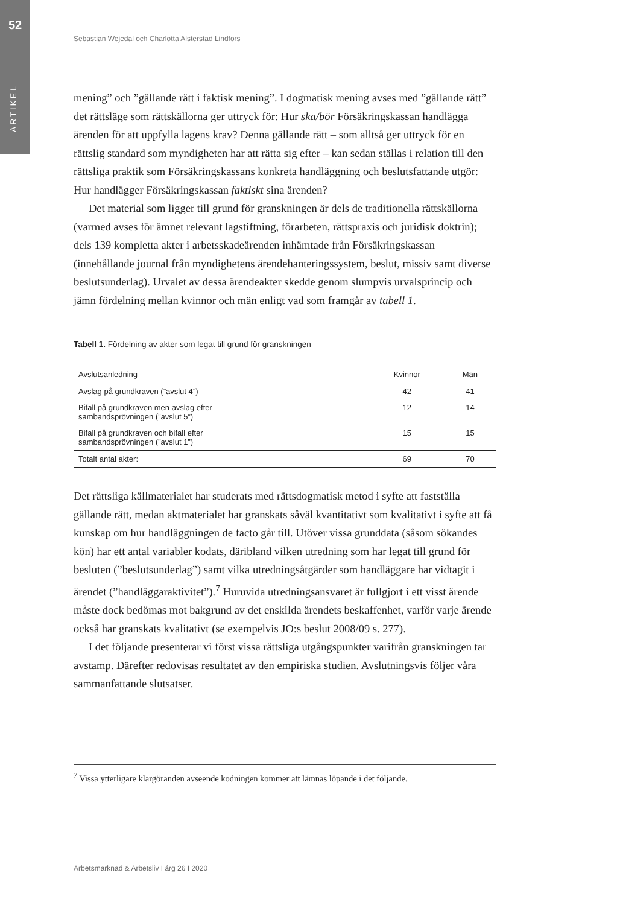52
ARTIKEL
Sebastian Wejedal och Charlotta Alsterstad Lindfors
mening” och ”gällande rätt i faktisk mening”. I dogmatisk mening avses med ”gällande rätt” det rättsläge som rättskällorna ger uttryck för: Hur ska/bör Försäkringskassan handlägga ärenden för att uppfylla lagens krav? Denna gällande rätt – som alltså ger uttryck för en rättslig standard som myndigheten har att rätta sig efter – kan sedan ställas i relation till den rättsliga praktik som Försäkringskassans konkreta handläggning och beslutsfattande utgör: Hur handlägger Försäkringskassan faktiskt sina ärenden?
Det material som ligger till grund för granskningen är dels de traditionella rättskällorna (varmed avses för ämnet relevant lagstiftning, förarbeten, rättspraxis och juridisk doktrin); dels 139 kompletta akter i arbetsskadeärenden inhämtade från Försäkringskassan (innehållande journal från myndighetens ärendehanteringssystem, beslut, missiv samt diverse beslutsunderlag). Urvalet av dessa ärendeakter skedde genom slumpvis urvalsprincip och jämn fördelning mellan kvinnor och män enligt vad som framgår av tabell 1.
Tabell 1. Fördelning av akter som legat till grund för granskningen
| Avslutsanledning | Kvinnor | Män |
| --- | --- | --- |
| Avslag på grundkraven (”avslut 4”) | 42 | 41 |
| Bifall på grundkraven men avslag efter sambandsprövningen (”avslut 5”) | 12 | 14 |
| Bifall på grundkraven och bifall efter sambandsprövningen (”avslut 1”) | 15 | 15 |
| Totalt antal akter: | 69 | 70 |
Det rättsliga källmaterialet har studerats med rättsdogmatisk metod i syfte att fastställa gällande rätt, medan aktmaterialet har granskats såväl kvantitativt som kvalitativt i syfte att få kunskap om hur handläggningen de facto går till. Utöver vissa grunddata (såsom sökandes kön) har ett antal variabler kodats, däribland vilken utredning som har legat till grund för besluten (”beslutsunderlag”) samt vilka utredningsåtgärder som handläggare har vidtagit i ärendet (”handläggaraktivitet”).<sup>7</sup> Huruvida utredningsansvaret är fullgjort i ett visst ärende måste dock bedömas mot bakgrund av det enskilda ärendets beskaffenhet, varför varje ärende också har granskats kvalitativt (se exempelvis JO:s beslut 2008/09 s. 277).
I det följande presenterar vi först vissa rättsliga utgångspunkter varifrån granskningen tar avstamp. Därefter redovisas resultatet av den empiriska studien. Avslutningsvis följer våra sammanfattande slutsatser.
<sup>7</sup> Vissa ytterligare klargöranden avseende kodningen kommer att lämnas löpande i det följande.
Arbetsmarknad & Arbetsliv I årg 26 I 2020